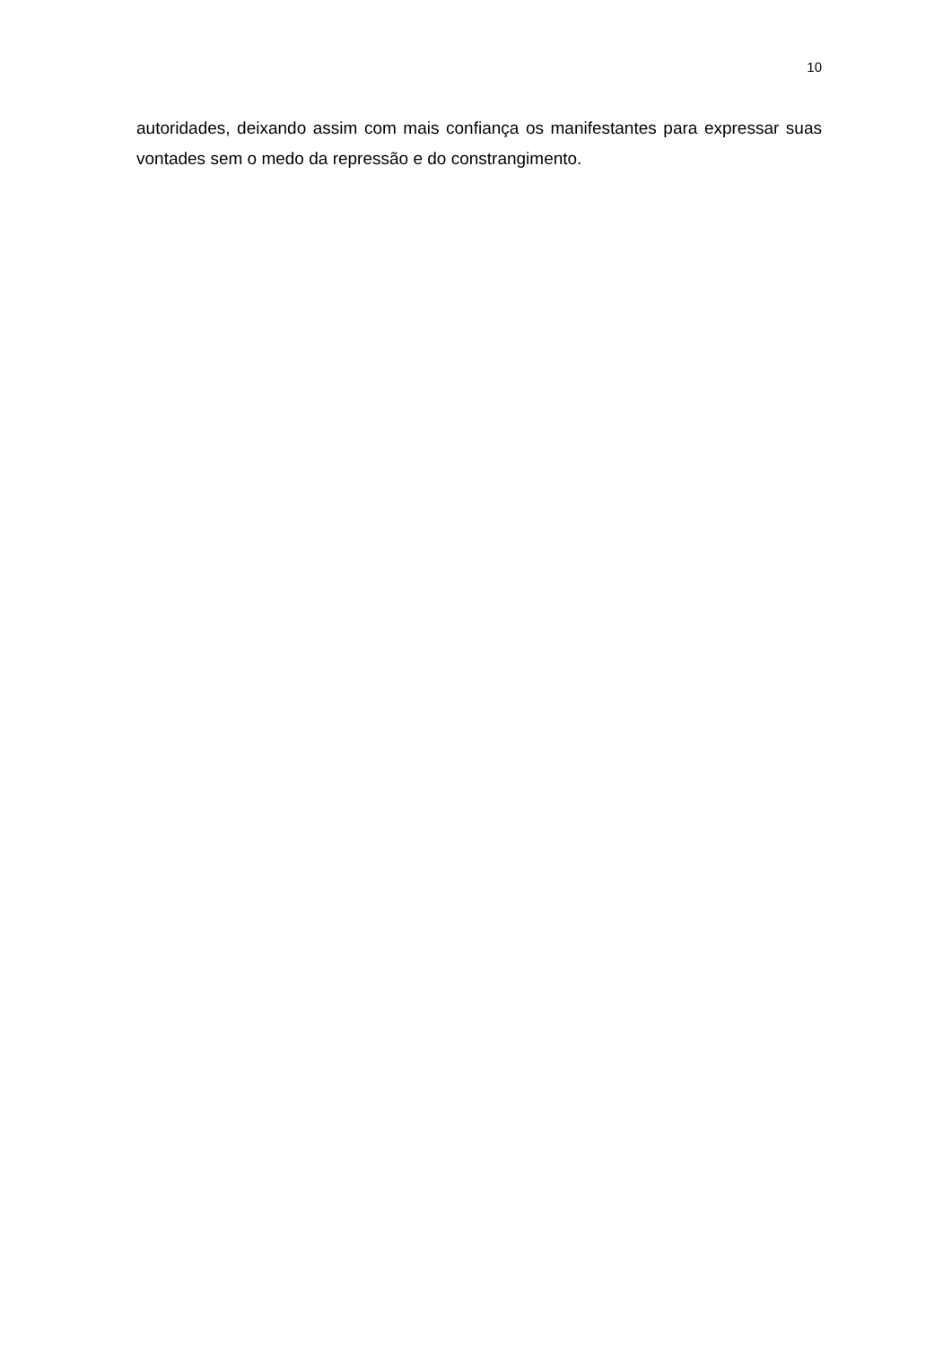10
autoridades, deixando assim com mais confiança os manifestantes para expressar suas vontades sem o medo da repressão e do constrangimento.